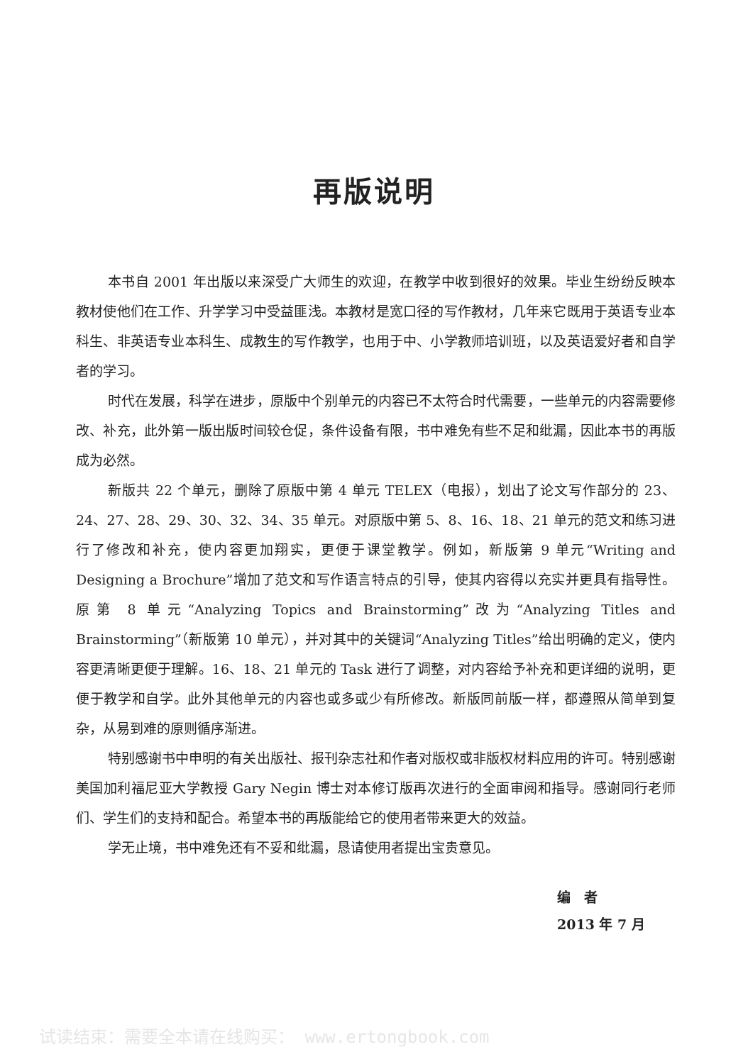再版说明
本书自 2001 年出版以来深受广大师生的欢迎，在教学中收到很好的效果。毕业生纷纷反映本教材使他们在工作、升学学习中受益匪浅。本教材是宽口径的写作教材，几年来它既用于英语专业本科生、非英语专业本科生、成教生的写作教学，也用于中、小学教师培训班，以及英语爱好者和自学者的学习。
时代在发展，科学在进步，原版中个别单元的内容已不太符合时代需要，一些单元的内容需要修改、补充，此外第一版出版时间较仓促，条件设备有限，书中难免有些不足和纰漏，因此本书的再版成为必然。
新版共 22 个单元，删除了原版中第 4 单元 TELEX（电报），划出了论文写作部分的 23、24、27、28、29、30、32、34、35 单元。对原版中第 5、8、16、18、21 单元的范文和练习进行了修改和补充，使内容更加翔实，更便于课堂教学。例如，新版第 9 单元“Writing and Designing a Brochure”增加了范文和写作语言特点的引导，使其内容得以充实并更具有指导性。原第 8 单元“Analyzing Topics and Brainstorming”改为“Analyzing Titles and Brainstorming”（新版第 10 单元），并对其中的关键词“Analyzing Titles”给出明确的定义，使内容更清晰更便于理解。16、18、21 单元的 Task 进行了调整，对内容给予补充和更详细的说明，更便于教学和自学。此外其他单元的内容也或多或少有所修改。新版同前版一样，都遵照从简单到复杂，从易到难的原则循序渐进。
特别感谢书中申明的有关出版社、报刊杂志社和作者对版权或非版权材料应用的许可。特别感谢美国加利福尼亚大学教授 Gary Negin 博士对本修订版再次进行的全面审阅和指导。感谢同行老师们、学生们的支持和配合。希望本书的再版能给它的使用者带来更大的效益。
学无止境，书中难免还有不妥和纰漏，恳请使用者提出宝贵意见。
编　者
2013 年 7 月
试读结束：需要全本请在线购买： www.ertongbook.com